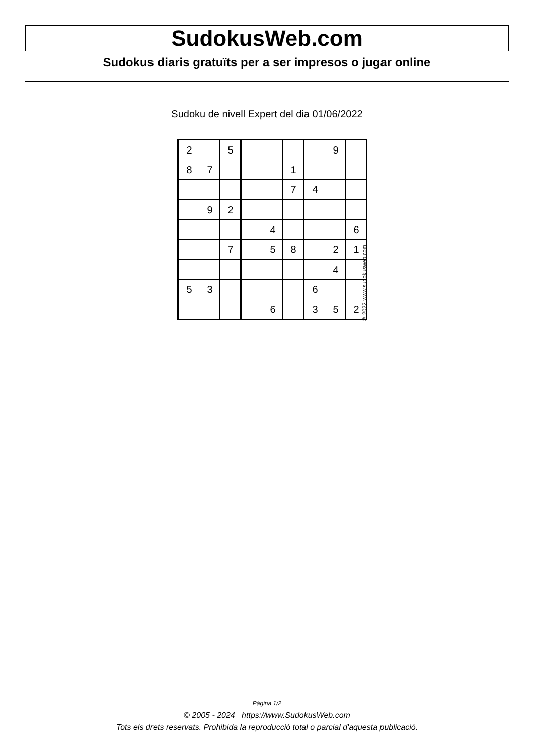SudokusWeb.com
Sudokus diaris gratuïts per a ser impresos o jugar online
Sudoku de nivell Expert del dia 01/06/2022
| 2 | | 5 | | | | | 9 | |
| 8 | 7 | | | | 1 | | | |
| | | | | | 7 | 4 | | |
| | 9 | 2 | | | | | | |
| | | | | 4 | | | | 6 |
| | | 7 | | 5 | 8 | | 2 | 1 |
| | | | | | | | 4 | |
| 5 | 3 | | | | | 6 | | |
| | | | | 6 | | 3 | 5 | 2 |
© 2022 www.sudokusweb.com
Pàgina 1/2
© 2005 - 2024 https://www.SudokusWeb.com
Tots els drets reservats. Prohibida la reproducció total o parcial d'aquesta publicació.